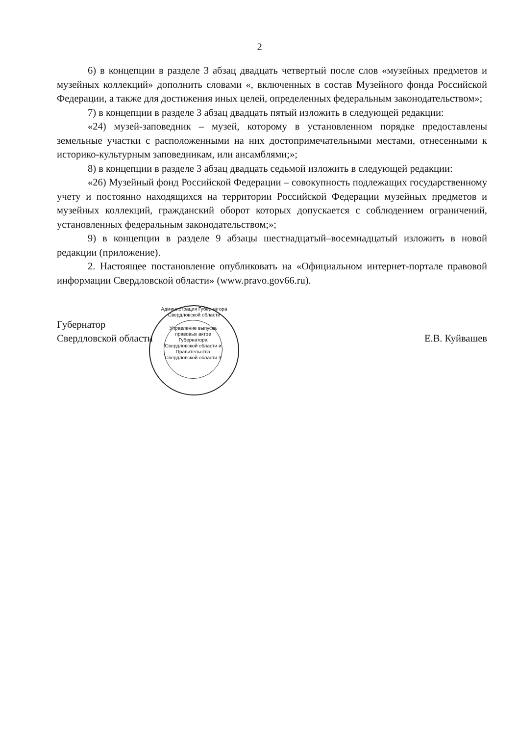2
6) в концепции в разделе 3 абзац двадцать четвертый после слов «музейных предметов и музейных коллекций» дополнить словами «, включенных в состав Музейного фонда Российской Федерации, а также для достижения иных целей, определенных федеральным законодательством»;
7) в концепции в разделе 3 абзац двадцать пятый изложить в следующей редакции:
«24) музей-заповедник – музей, которому в установленном порядке предоставлены земельные участки с расположенными на них достопримечательными местами, отнесенными к историко-культурным заповедникам, или ансамблями;»;
8) в концепции в разделе 3 абзац двадцать седьмой изложить в следующей редакции:
«26) Музейный фонд Российской Федерации – совокупность подлежащих государственному учету и постоянно находящихся на территории Российской Федерации музейных предметов и музейных коллекций, гражданский оборот которых допускается с соблюдением ограничений, установленных федеральным законодательством;»;
9) в концепции в разделе 9 абзацы шестнадцатый–восемнадцатый изложить в новой редакции (приложение).
2. Настоящее постановление опубликовать на «Официальном интернет-портале правовой информации Свердловской области» (www.pravo.gov66.ru).
Губернатор
Свердловской области
Е.В. Куйвашев
Администрация Губернатора Свердловской области
Управление выпуска правовых актов Губернатора Свердловской области и Правительства Свердловской области 3